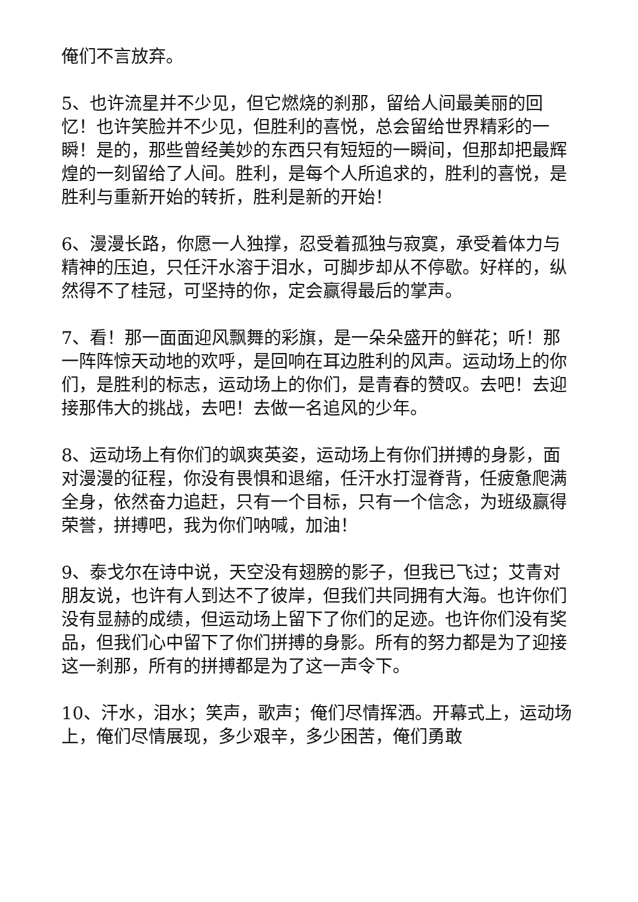俺们不言放弃。
5、也许流星并不少见，但它燃烧的刹那，留给人间最美丽的回忆！也许笑脸并不少见，但胜利的喜悦，总会留给世界精彩的一瞬！是的，那些曾经美妙的东西只有短短的一瞬间，但那却把最辉煌的一刻留给了人间。胜利，是每个人所追求的，胜利的喜悦，是胜利与重新开始的转折，胜利是新的开始！
6、漫漫长路，你愿一人独撑，忍受着孤独与寂寞，承受着体力与精神的压迫，只任汗水溶于泪水，可脚步却从不停歇。好样的，纵然得不了桂冠，可坚持的你，定会赢得最后的掌声。
7、看！那一面面迎风飘舞的彩旗，是一朵朵盛开的鲜花；听！那一阵阵惊天动地的欢呼，是回响在耳边胜利的风声。运动场上的你们，是胜利的标志，运动场上的你们，是青春的赞叹。去吧！去迎接那伟大的挑战，去吧！去做一名追风的少年。
8、运动场上有你们的飒爽英姿，运动场上有你们拼搏的身影，面对漫漫的征程，你没有畏惧和退缩，任汗水打湿脊背，任疲惫爬满全身，依然奋力追赶，只有一个目标，只有一个信念，为班级赢得荣誉，拼搏吧，我为你们呐喊，加油！
9、泰戈尔在诗中说，天空没有翅膀的影子，但我已飞过；艾青对朋友说，也许有人到达不了彼岸，但我们共同拥有大海。也许你们没有显赫的成绩，但运动场上留下了你们的足迹。也许你们没有奖品，但我们心中留下了你们拼搏的身影。所有的努力都是为了迎接这一刹那，所有的拼搏都是为了这一声令下。
10、汗水，泪水；笑声，歌声；俺们尽情挥洒。开幕式上，运动场上，俺们尽情展现，多少艰辛，多少困苦，俺们勇敢